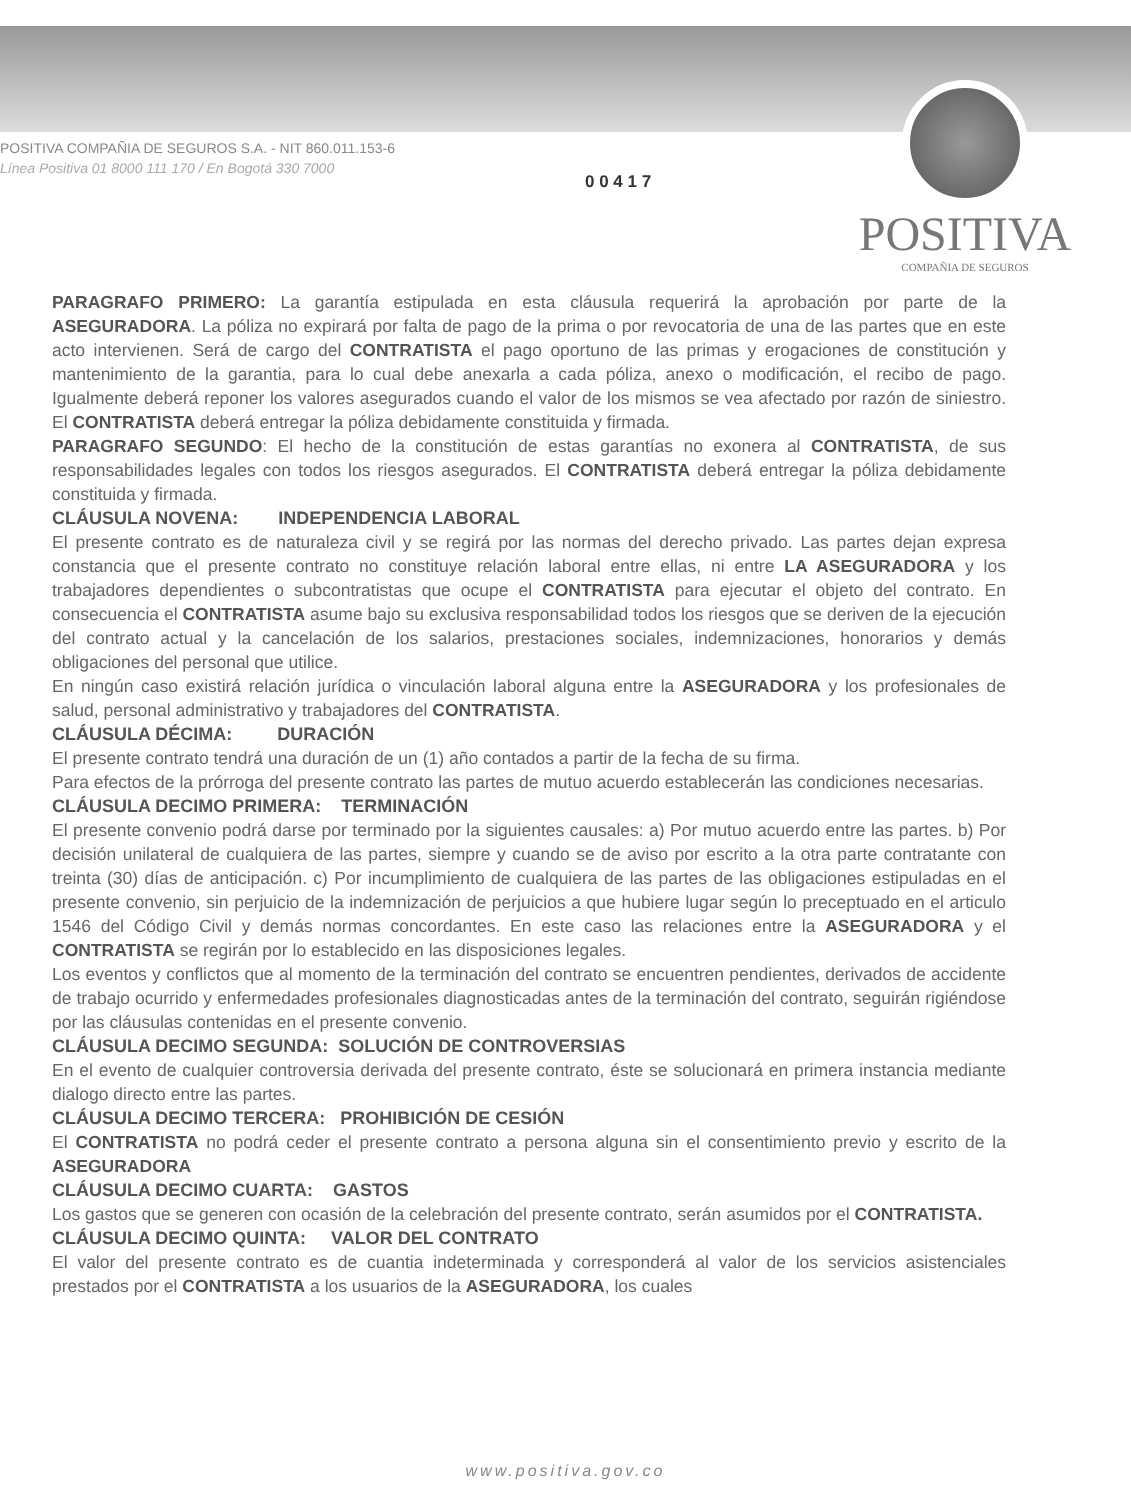POSITIVA COMPAÑIA DE SEGUROS S.A. - NIT 860.011.153-6
Línea Positiva 01 8000 111 170 / En Bogotá 330 7000
0 0 4 1 7
POSITIVA
COMPAÑIA DE SEGUROS
PARAGRAFO PRIMERO: La garantía estipulada en esta cláusula requerirá la aprobación por parte de la ASEGURADORA. La póliza no expirará por falta de pago de la prima o por revocatoria de una de las partes que en este acto intervienen. Será de cargo del CONTRATISTA el pago oportuno de las primas y erogaciones de constitución y mantenimiento de la garantia, para lo cual debe anexarla a cada póliza, anexo o modificación, el recibo de pago. Igualmente deberá reponer los valores asegurados cuando el valor de los mismos se vea afectado por razón de siniestro. El CONTRATISTA deberá entregar la póliza debidamente constituida y firmada.
PARAGRAFO SEGUNDO: El hecho de la constitución de estas garantías no exonera al CONTRATISTA, de sus responsabilidades legales con todos los riesgos asegurados. El CONTRATISTA deberá entregar la póliza debidamente constituida y firmada.
CLÁUSULA NOVENA: INDEPENDENCIA LABORAL
El presente contrato es de naturaleza civil y se regirá por las normas del derecho privado. Las partes dejan expresa constancia que el presente contrato no constituye relación laboral entre ellas, ni entre LA ASEGURADORA y los trabajadores dependientes o subcontratistas que ocupe el CONTRATISTA para ejecutar el objeto del contrato. En consecuencia el CONTRATISTA asume bajo su exclusiva responsabilidad todos los riesgos que se deriven de la ejecución del contrato actual y la cancelación de los salarios, prestaciones sociales, indemnizaciones, honorarios y demás obligaciones del personal que utilice.
En ningún caso existirá relación jurídica o vinculación laboral alguna entre la ASEGURADORA y los profesionales de salud, personal administrativo y trabajadores del CONTRATISTA.
CLÁUSULA DÉCIMA: DURACIÓN
El presente contrato tendrá una duración de un (1) año contados a partir de la fecha de su firma.
Para efectos de la prórroga del presente contrato las partes de mutuo acuerdo establecerán las condiciones necesarias.
CLÁUSULA DECIMO PRIMERA: TERMINACIÓN
El presente convenio podrá darse por terminado por la siguientes causales: a) Por mutuo acuerdo entre las partes. b) Por decisión unilateral de cualquiera de las partes, siempre y cuando se de aviso por escrito a la otra parte contratante con treinta (30) días de anticipación. c) Por incumplimiento de cualquiera de las partes de las obligaciones estipuladas en el presente convenio, sin perjuicio de la indemnización de perjuicios a que hubiere lugar según lo preceptuado en el articulo 1546 del Código Civil y demás normas concordantes. En este caso las relaciones entre la ASEGURADORA y el CONTRATISTA se regirán por lo establecido en las disposiciones legales.
Los eventos y conflictos que al momento de la terminación del contrato se encuentren pendientes, derivados de accidente de trabajo ocurrido y enfermedades profesionales diagnosticadas antes de la terminación del contrato, seguirán rigiéndose por las cláusulas contenidas en el presente convenio.
CLÁUSULA DECIMO SEGUNDA: SOLUCIÓN DE CONTROVERSIAS
En el evento de cualquier controversia derivada del presente contrato, éste se solucionará en primera instancia mediante dialogo directo entre las partes.
CLÁUSULA DECIMO TERCERA: PROHIBICIÓN DE CESIÓN
El CONTRATISTA no podrá ceder el presente contrato a persona alguna sin el consentimiento previo y escrito de la ASEGURADORA
CLÁUSULA DECIMO CUARTA: GASTOS
Los gastos que se generen con ocasión de la celebración del presente contrato, serán asumidos por el CONTRATISTA.
CLÁUSULA DECIMO QUINTA: VALOR DEL CONTRATO
El valor del presente contrato es de cuantia indeterminada y corresponderá al valor de los servicios asistenciales prestados por el CONTRATISTA a los usuarios de la ASEGURADORA, los cuales
www.positiva.gov.co